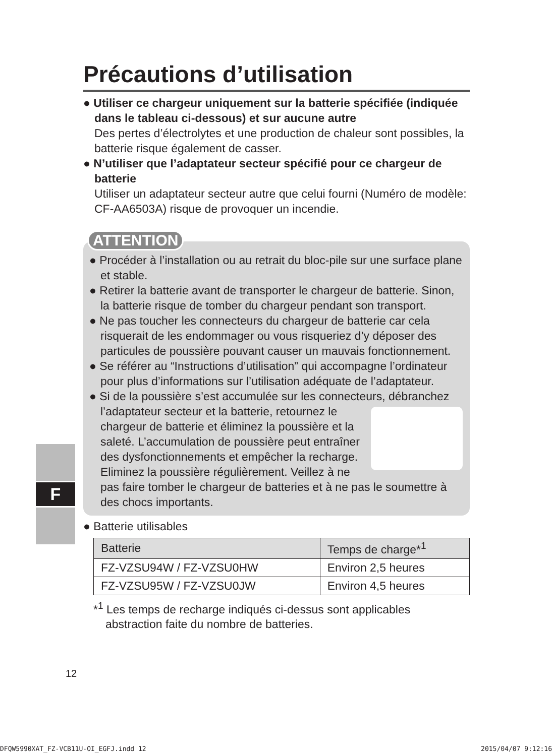F
Précautions d’utilisation
● Utiliser ce chargeur uniquement sur la batterie spécifiée (indiquée dans le tableau ci-dessous) et sur aucune autre
Des pertes d’électrolytes et une production de chaleur sont possibles, la batterie risque également de casser.
● N’utiliser que l’adaptateur secteur spécifié pour ce chargeur de batterie
Utiliser un adaptateur secteur autre que celui fourni (Numéro de modèle: CF-AA6503A) risque de provoquer un incendie.
ATTENTION
● Procéder à l’installation ou au retrait du bloc-pile sur une surface plane et stable.
● Retirer la batterie avant de transporter le chargeur de batterie. Sinon, la batterie risque de tomber du chargeur pendant son transport.
● Ne pas toucher les connecteurs du chargeur de batterie car cela risquerait de les endommager ou vous risqueriez d’y déposer des particules de poussière pouvant causer un mauvais fonctionnement.
● Se référer au “Instructions d’utilisation” qui accompagne l’ordinateur pour plus d’informations sur l’utilisation adéquate de l’adaptateur.
● Si de la poussière s’est accumulée sur les connecteurs, débranchez l’adaptateur secteur et la batterie, retournez le chargeur de batterie et éliminez la poussière et la saleté. L’accumulation de poussière peut entraîner des dysfonctionnements et empêcher la recharge. Eliminez la poussière régulièrement. Veillez à ne pas faire tomber le chargeur de batteries et à ne pas le soumettre à des chocs importants.
● Batterie utilisables
| Batterie | Temps de charge*<sup>1</sup> |
| --- | --- |
| FZ-VZSU94W / FZ-VZSU0HW | Environ 2,5 heures |
| FZ-VZSU95W / FZ-VZSU0JW | Environ 4,5 heures |
*<sup>1</sup> Les temps de recharge indiqués ci-dessus sont applicables abstraction faite du nombre de batteries.
12
DFQW5990XAT_FZ-VCB11U-OI_EGFJ.indd 12 2015/04/07 9:12:16